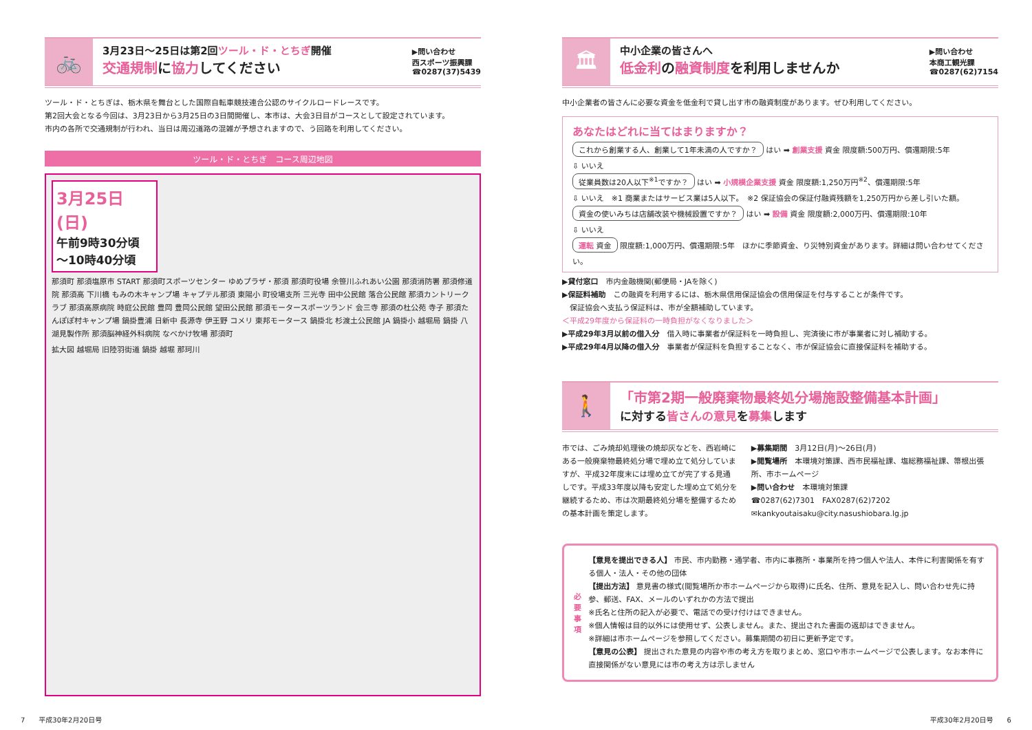🚲
3月23日～25日は第2回ツール・ド・とちぎ開催
交通規制に協力してください
▶問い合わせ
西スポーツ振興課
☎0287(37)5439
ツール・ド・とちぎは、栃木県を舞台とした国際自転車競技連合公認のサイクルロードレースです。
第2回大会となる今回は、3月23日から3月25日の3日間開催し、本市は、大会3日目がコースとして設定されています。
市内の各所で交通規制が行われ、当日は周辺道路の混雑が予想されますので、う回路を利用してください。
ツール・ド・とちぎ　コース周辺地図
3月25日(日)
午前9時30分頃
～10時40分頃
那須町 那須塩原市 START 那須町スポーツセンター ゆめプラザ・那須 那須町役場 余笹川ふれあい公園 那須消防署 那須修道院 那須高 下川橋 もみの木キャンプ場 キャプテル那須 東陽小 町役場支所 三光寺 田中公民館 落合公民館 那須カントリークラブ 那須高原病院 時庭公民館 豊岡 豊岡公民館 望田公民館 那須モータースポーツランド 会三寺 那須の杜公苑 寺子 那須たんぽぽ村キャンプ場 鍋掛豊浦 日新中 長源寺 伊王野 コメリ 東邦モータース 鍋掛北 杉渡土公民館 JA 鍋掛小 越堀局 鍋掛 八湖見製作所 那須脳神経外科病院 なべかけ牧場 那須町
拡大図 越堀局 旧陸羽街道 鍋掛 越堀 那珂川
🏛
中小企業の皆さんへ
低金利の融資制度を利用しませんか
▶問い合わせ
本商工観光課
☎0287(62)7154
中小企業者の皆さんに必要な資金を低金利で貸し出す市の融資制度があります。ぜひ利用してください。
あなたはどれに当てはまりますか？
これから創業する人、創業して1年未満の人ですか？ はい ➡ 創業支援 資金 限度額:500万円、償還期限:5年
⇩ いいえ
従業員数は20人以下<sup>※1</sup>ですか？ はい ➡ 小規模企業支援 資金 限度額:1,250万円<sup>※2</sup>、償還期限:5年
⇩ いいえ　※1 商業またはサービス業は5人以下。　※2 保証協会の保証付融資残額を1,250万円から差し引いた額。
資金の使いみちは店舗改装や機械設置ですか？ はい ➡ 設備 資金 限度額:2,000万円、償還期限:10年
⇩ いいえ
運転 資金 限度額:1,000万円、償還期限:5年　ほかに季節資金、り災特別資金があります。詳細は問い合わせてください。
▶貸付窓口　市内金融機関(郵便局・JAを除く)
▶保証料補助　この融資を利用するには、栃木県信用保証協会の信用保証を付与することが条件です。
　保証協会へ支払う保証料は、市が全額補助しています。
＜平成29年度から保証料の一時負担がなくなりました＞
▶平成29年3月以前の借入分　借入時に事業者が保証料を一時負担し、完済後に市が事業者に対し補助する。
▶平成29年4月以降の借入分　事業者が保証料を負担することなく、市が保証協会に直接保証料を補助する。
🚶
「市第2期一般廃棄物最終処分場施設整備基本計画」
に対する皆さんの意見を募集します
市では、ごみ焼却処理後の焼却灰などを、西岩崎にある一般廃棄物最終処分場で埋め立て処分していますが、平成32年度末には埋め立てが完了する見通しです。平成33年度以降も安定した埋め立て処分を継続するため、市は次期最終処分場を整備するための基本計画を策定します。
▶募集期間　3月12日(月)～26日(月)
▶閲覧場所　本環境対策課、西市民福祉課、塩総務福祉課、箒根出張所、市ホームページ
▶問い合わせ　本環境対策課
☎0287(62)7301　FAX0287(62)7202
✉kankyoutaisaku@city.nasushiobara.lg.jp
必要事項
【意見を提出できる人】 市民、市内勤務・通学者、市内に事務所・事業所を持つ個人や法人、本件に利害関係を有する個人・法人・その他の団体
【提出方法】 意見書の様式(閲覧場所か市ホームページから取得)に氏名、住所、意見を記入し、問い合わせ先に持参、郵送、FAX、メールのいずれかの方法で提出
※氏名と住所の記入が必要で、電話での受け付けはできません。
※個人情報は目的以外には使用せず、公表しません。また、提出された書面の返却はできません。
※詳細は市ホームページを参照してください。募集期間の初日に更新予定です。
【意見の公表】 提出された意見の内容や市の考え方を取りまとめ、窓口や市ホームページで公表します。なお本件に直接関係がない意見には市の考え方は示しません
7　　平成30年2月20日号 平成30年2月20日号　　6